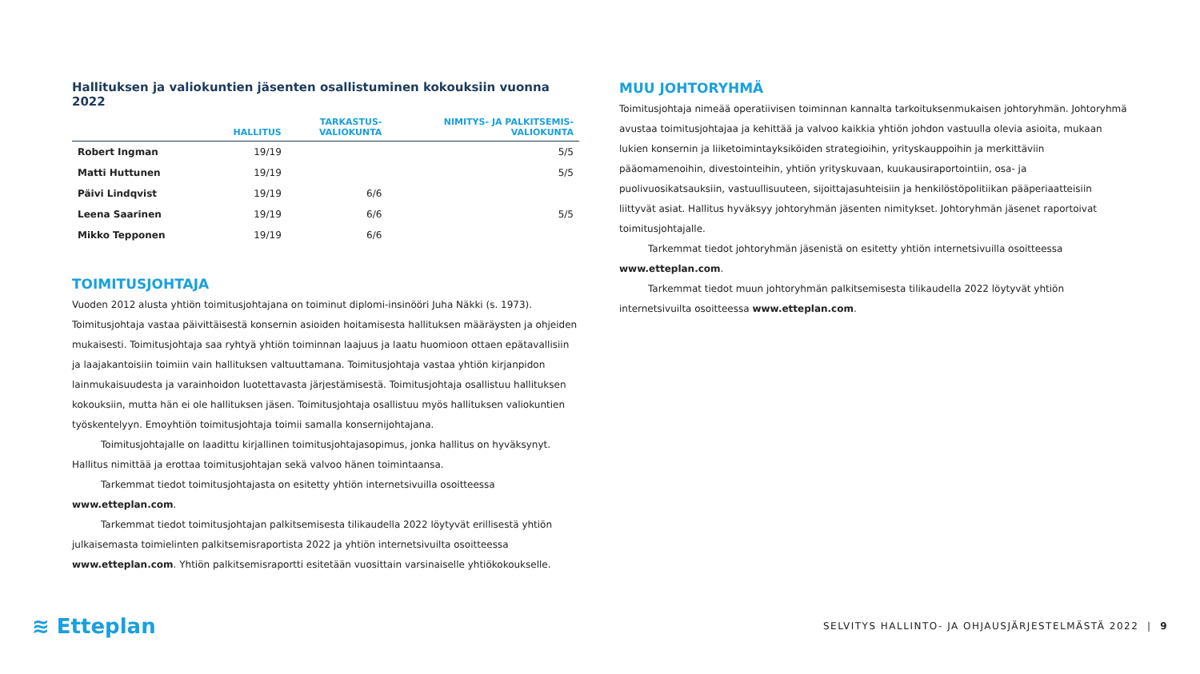Hallituksen ja valiokuntien jäsenten osallistuminen kokouksiin vuonna 2022
| | HALLITUS | TARKASTUS- VALIOKUNTA | NIMITYS- JA PALKITSEMIS- VALIOKUNTA |
| --- | --- | --- | --- |
| Robert Ingman | 19/19 | | 5/5 |
| Matti Huttunen | 19/19 | | 5/5 |
| Päivi Lindqvist | 19/19 | 6/6 | |
| Leena Saarinen | 19/19 | 6/6 | 5/5 |
| Mikko Tepponen | 19/19 | 6/6 | |
TOIMITUSJOHTAJA
Vuoden 2012 alusta yhtiön toimitusjohtajana on toiminut diplomi-insinööri Juha Näkki (s. 1973). Toimitusjohtaja vastaa päivittäisestä konsernin asioiden hoitamisesta hallituksen määräysten ja ohjeiden mukaisesti. Toimitusjohtaja saa ryhtyä yhtiön toiminnan laajuus ja laatu huomioon ottaen epätavallisiin ja laajakantoisiin toimiin vain hallituksen valtuuttamana. Toimitusjohtaja vastaa yhtiön kirjanpidon lainmukaisuudesta ja varainhoidon luotettavasta järjestämisestä. Toimitusjohtaja osallistuu hallituksen kokouksiin, mutta hän ei ole hallituksen jäsen. Toimitusjohtaja osallistuu myös hallituksen valiokuntien työskentelyyn. Emoyhtiön toimitusjohtaja toimii samalla konsernijohtajana.
Toimitusjohtajalle on laadittu kirjallinen toimitusjohtajasopimus, jonka hallitus on hyväksynyt. Hallitus nimittää ja erottaa toimitusjohtajan sekä valvoo hänen toimintaansa.
Tarkemmat tiedot toimitusjohtajasta on esitetty yhtiön internetsivuilla osoitteessa www.etteplan.com.
Tarkemmat tiedot toimitusjohtajan palkitsemisesta tilikaudella 2022 löytyvät erillisestä yhtiön julkaisemasta toimielinten palkitsemisraportista 2022 ja yhtiön internetsivuilta osoitteessa www.etteplan.com. Yhtiön palkitsemisraportti esitetään vuosittain varsinaiselle yhtiökokoukselle.
MUU JOHTORYHMÄ
Toimitusjohtaja nimeää operatiivisen toiminnan kannalta tarkoituksenmukaisen johtoryhmän. Johtoryhmä avustaa toimitusjohtajaa ja kehittää ja valvoo kaikkia yhtiön johdon vastuulla olevia asioita, mukaan lukien konsernin ja liiketoimintayksiköiden strategioihin, yrityskauppoihin ja merkittäviin pääomamenoihin, divestointeihin, yhtiön yrityskuvaan, kuukausiraportointiin, osa- ja puolivuosikatsauksiin, vastuullisuuteen, sijoittajasuhteisiin ja henkilöstöpolitiikan pääperiaatteisiin liittyvät asiat. Hallitus hyväksyy johtoryhmän jäsenten nimitykset. Johtoryhmän jäsenet raportoivat toimitusjohtajalle.
Tarkemmat tiedot johtoryhmän jäsenistä on esitetty yhtiön internetsivuilla osoitteessa www.etteplan.com.
Tarkemmat tiedot muun johtoryhmän palkitsemisesta tilikaudella 2022 löytyvät yhtiön internetsivuilta osoitteessa www.etteplan.com.
≋ Etteplan
SELVITYS HALLINTO- JA OHJAUSJÄRJESTELMÄSTÄ 2022 | 9